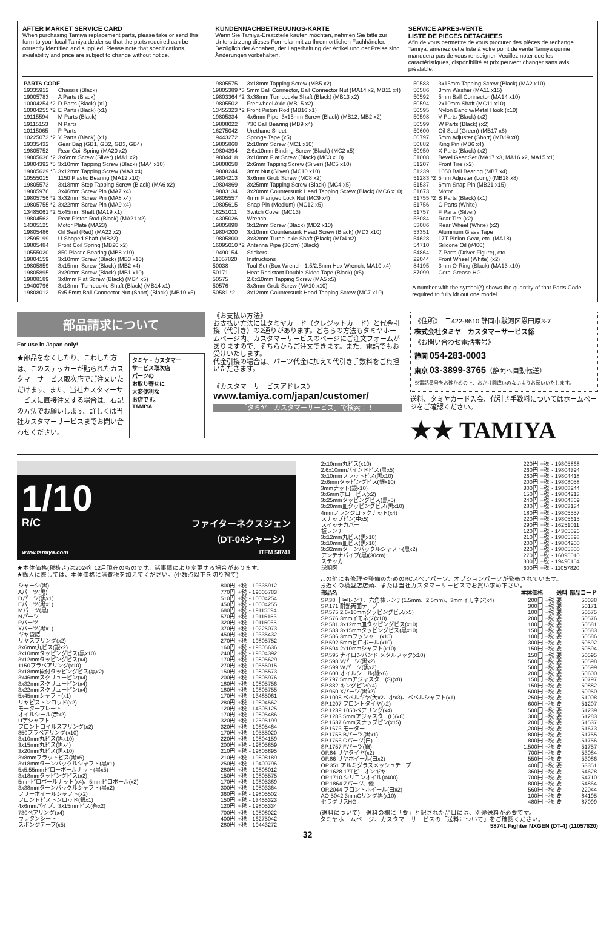AFTER MARKET SERVICE CARD
When purchasing Tamiya replacement parts, please take or send this form to your local Tamiya dealer so that the parts required can be correctly identified and supplied. Please note that specifications, availability and price are subject to change without notice.
KUNDENNACHBETREUUNGS-KARTE
Wenn Sie Tamiya-Ersatzteile kaufen möchten, nehmen Sie bitte zur Unterstützung dieses Formular mit zu Ihrem örtlichen Fachhändler. Bezüglich der Angaben, der Lagerhaltung der Artikel und der Preise sind Änderungen vorbehalten.
SERVICE APRES-VENTE
LISTE DE PIECES DETACHEES
Afin de vous permettre de vous procurer des pièces de rechange Tamiya, amenez cette liste à votre point de vente Tamiya qui ne manquera pas de vous renseigner. Veuillez noter que les caractéristiques, disponibilité et prix peuvent changer sans avis préalable.
| PARTS CODE | |
| --- | --- |
| 19335912 | Chassis (Black) |
| 19005783 | A Parts (Black) |
| 10004254 *2 | D Parts (Black) (x1) |
| 10004255 *2 | E Parts (Black) (x1) |
| 19115594 | M Parts (Black) |
| 19115153 | N Parts |
| 10115065 | P Parts |
| 10225073 *2 | Y Parts (Black) (x1) |
| 19335432 | Gear Bag (GB1, GB2, GB3, GB4) |
| 19805752 | Rear Coil Spring (MA20 x2) |
| 19805636 *2 | 3x6mm Screw (Silver) (MA1 x2) |
| 19804392 *5 | 3x10mm Tapping Screw (Black) (MA4 x10) |
| 19805629 *5 | 3x12mm Tapping Screw (MA3 x4) |
| 10555015 | 1150 Plastic Bearing (MA12 x10) |
| 19805573 | 3x18mm Step Tapping Screw (Black) (MA6 x2) |
| 19805976 | 3x46mm Screw Pin (MA7 x4) |
| 19805756 *2 | 3x32mm Screw Pin (MA8 x4) |
| 19805755 *2 | 3x22mm Screw Pin (MA9 x4) |
| 13485061 *2 | 5x45mm Shaft (MA19 x1) |
| 19804562 | Rear Piston Rod (Black) (MA21 x2) |
| 14305125 | Motor Plate (MA23) |
| 19805486 | Oil Seal (Red) (MA22 x2) |
| 12595199 | U-Shaped Shaft (MB22) |
| 19805484 | Front Coil Spring (MB20 x2) |
| 10555020 | 850 Plastic Bearing (MB8 x10) |
| 19804159 | 3x10mm Screw (Black) (MB3 x10) |
| 19805859 | 3x15mm Screw (Black) (MB2 x4) |
| 19805895 | 3x20mm Screw (Black) (MB1 x10) |
| 19808189 | 3x8mm Flat Screw (Black) (MB4 x5) |
| 19400796 | 3x18mm Turnbuckle Shaft (Black) (MB14 x1) |
| 19808012 | 5x5.5mm Ball Connector Nut (Short) (Black) (MB10 x5) |
| 19805575 | 3x18mm Tapping Screw (MB5 x2) |
| 19805389 *3 | 5mm Ball Connector, Ball Connector Nut (MA14 x2, MB11 x4) |
| 19803364 *2 | 3x38mm Turnbuckle Shaft (Black) (MB13 x2) |
| 19805502 | Freewheel Axle (MB15 x2) |
| 13455323 *2 | Front Piston Rod (MB16 x1) |
| 19805334 | 4x6mm Pipe, 3x15mm Screw (Black) (MB12, MB2 x2) |
| 19808022 | 730 Ball Bearing (MB9 x4) |
| 16275042 | Urethane Sheet |
| 19443272 | Sponge Tape (x5) |
| 19805868 | 2x10mm Screw (MC1 x10) |
| 19804394 | 2.6x10mm Binding Screw (Black) (MC2 x5) |
| 19804418 | 3x10mm Flat Screw (Black) (MC3 x10) |
| 19808058 | 2x6mm Tapping Screw (Silver) (MC5 x10) |
| 19808244 | 3mm Nut (Silver) (MC10 x10) |
| 19804213 | 3x6mm Grub Screw (MC8 x2) |
| 19804869 | 3x25mm Tapping Screw (Black) (MC4 x5) |
| 19803134 | 3x20mm Countersunk Head Tapping Screw (Black) (MC6 x10) |
| 19805557 | 4mm Flanged Lock Nut (MC9 x4) |
| 19805615 | Snap Pin (Medium) (MC12 x5) |
| 16251011 | Switch Cover (MC13) |
| 14305026 | Wrench |
| 19805898 | 3x12mm Screw (Black) (MD2 x10) |
| 19804200 | 3x10mm Countersunk Head Screw (Black) (MD3 x10) |
| 19805800 | 3x32mm Turnbuckle Shaft (Black) (MD4 x2) |
| 16095010 *2 | Antenna Pipe (30cm) (Black) |
| 19490154 | Stickers |
| 11057820 | Instructions |
| 50038 | Tool Set (Box Wrench, 1.5/2.5mm Hex Wrench, MA10 x4) |
| 50171 | Heat Resistant Double-Sided Tape (Black) (x5) |
| 50575 | 2.6x10mm Tapping Screw (MA5 x5) |
| 50576 | 3x3mm Grub Screw (MA10 x10) |
| 50581 *2 | 3x12mm Countersunk Head Tapping Screw (MC7 x10) |
| 50583 | 3x15mm Tapping Screw (Black) (MA2 x10) |
| 50586 | 3mm Washer (MA11 x15) |
| 50592 | 5mm Ball Connector (MA14 x10) |
| 50594 | 2x10mm Shaft (MC11 x10) |
| 50595 | Nylon Band w/Metal Hook (x10) |
| 50598 | V Parts (Black) (x2) |
| 50599 | W Parts (Black) (x2) |
| 50600 | Oil Seal (Green) (MB17 x6) |
| 50797 | 5mm Adjuster (Short) (MB19 x8) |
| 50882 | King Pin (MB6 x4) |
| 50950 | X Parts (Black) (x2) |
| 51008 | Bevel Gear Set (MA17 x3, MA16 x2, MA15 x1) |
| 51207 | Front Tire (x2) |
| 51239 | 1050 Ball Bearing (MB7 x4) |
| 51283 *2 | 5mm Adjuster (Long) (MB18 x8) |
| 51537 | 6mm Snap Pin (MB21 x15) |
| 51673 | Motor |
| 51755 *2 | B Parts (Black) (x1) |
| 51756 | C Parts (White) |
| 51757 | F Parts (Silver) |
| 53084 | Rear Tire (x2) |
| 53086 | Rear Wheel (White) (x2) |
| 53351 | Aluminum Glass Tape |
| 54628 | 17T Pinion Gear, etc. (MA18) |
| 54710 | Silicone Oil (#400) |
| 54864 | Z Parts (Driver Figure), etc. |
| 22044 | Front Wheel (White) (x2) |
| 84195 | 3mm O-Ring (Black) (MA13 x10) |
| 87099 | Cera-Grease HG |
A number with the symbol(*) shows the quantity of that Parts Code required to fully kit out one model.
部品請求について
For use in Japan only!
★部品をなくしたり、こわした方は、このステッカーが貼られたカスタマーサービス取次店でご注文いただけます。また、当社カスタマーサービスに直接注文する場合は、右記の方法でお願いします。詳しくは当社カスタマーサービスまでお問い合わせください。
タミヤ・カスタマー
サービス取次店
パーツの
お取り寄せに
大変便利な
お店です。
TAMIYA
《お支払い方法》
お支払い方法にはタミヤカード（クレジットカード）と代金引換（代引き）の2通りがあります。どちらの方法もタミヤホームページ内、カスタマーサービスのページにご注文フォームがありますので、そちらからご注文できます。また、電話でもお受けいたします。
代金引換の場合は、パーツ代金に加えて代引き手数料をご負担いただきます。
《カスタマーサービスアドレス》
www.tamiya.com/japan/customer/
「タミヤ　カスタマーサービス」で検索！！
《住所》　〒422-8610 静岡市駿河区恩田原3-7
株式会社タミヤ　カスタマーサービス係
《お問い合わせ電話番号》
静岡 054-283-0003
東京 03-3899-3765（静岡へ自動転送）
※電話番号をお確かめの上、おかけ間違いのないようお願いいたします。
送料、タミヤカード入会、代引き手数料についてはホームページをご確認ください。
★★ TAMIYA
1/10
R/C ファイターネクスジェン
（DT-04シャーシ）
www.tamiya.com ITEM 58741
★本体価格(税抜き)は2024年12月現在のものです。諸事情により変更する場合があります。
★購入に際しては、本体価格に消費税を加えてください。(小数点以下を切り捨て)
| シャーシ(黒) | 800円 | +税 | - 19335912 |
| Aパーツ(黒) | 770円 | +税 | - 19005783 |
| Dパーツ(黒x1) | 510円 | +税 | - 10004254 |
| Eパーツ(黒x1) | 450円 | +税 | - 10004255 |
| Mパーツ(黒) | 680円 | +税 | - 19115594 |
| Nパーツ | 570円 | +税 | - 19115153 |
| Pパーツ | 320円 | +税 | - 10115065 |
| Yパーツ(黒x1) | 370円 | +税 | - 10225073 |
| ギヤ袋詰 | 450円 | +税 | - 19335432 |
| リヤスプリング(x2) | 270円 | +税 | - 19805752 |
| 3x6mm丸ビス(銀x2) | 160円 | +税 | - 19805636 |
| 3x10mmタッピングビス(黒x10) | 240円 | +税 | - 19804392 |
| 3x12mmタッピングビス(x4) | 170円 | +税 | - 19805629 |
| 1150プラベアリング(x10) | 270円 | +税 | - 10555015 |
| 3x18mm段付タッピングビス(黒x2) | 150円 | +税 | - 19805573 |
| 3x46mmスクリューピン(x4) | 200円 | +税 | - 19805976 |
| 3x32mmスクリューピン(x4) | 180円 | +税 | - 19805756 |
| 3x22mmスクリューピン(x4) | 180円 | +税 | - 19805755 |
| 5x45mmシャフト(x1) | 170円 | +税 | - 13485061 |
| リヤピストンロッド(x2) | 280円 | +税 | - 19804562 |
| モータープレート | 120円 | +税 | - 14305125 |
| オイルシール(赤x2) | 170円 | +税 | - 19805486 |
| U字シャフト | 320円 | +税 | - 12595199 |
| フロントコイルスプリング(x2) | 320円 | +税 | - 19805484 |
| 850プラベアリング(x10) | 170円 | +税 | - 10555020 |
| 3x10mm丸ビス(黒x10) | 220円 | +税 | - 19804159 |
| 3x15mm丸ビス(黒x4) | 200円 | +税 | - 19805859 |
| 3x20mm丸ビス(黒x10) | 210円 | +税 | - 19805895 |
| 3x8mmフラットビス(黒x5) | 210円 | +税 | - 19808189 |
| 3x18mmターンバックルシャフト(黒x1) | 250円 | +税 | - 19400796 |
| 5x5.55mmピローボールナット(黒x5) | 280円 | +税 | - 19808012 |
| 3x18mmタッピングビス(x2) | 150円 | +税 | - 19805575 |
| 5mmピロボールナット(x4)、5mmピロボール(x2) | 170円 | +税 | - 19805389 |
| 3x38mmターンバックルシャフト(黒x2) | 300円 | +税 | - 19803364 |
| フリーホイールシャフト(x2) | 360円 | +税 | - 19805502 |
| フロントピストンロッド(銀x1) | 150円 | +税 | - 13455323 |
| 4x6mmパイプ、3x15mmビス(各x2) | 120円 | +税 | - 19805334 |
| 730ベアリング(x4) | 700円 | +税 | - 19808022 |
| ウレタンシート | 400円 | +税 | - 16275042 |
| スポンジテープ(x5) | 280円 | +税 | - 19443272 |
| 2x10mm丸ビス(x10) | 220円 | +税 | - 19805868 |
| 2.6x10mmバインドビス(黒x5) | 260円 | +税 | - 19804394 |
| 3x10mmフラットビス(黒x10) | 260円 | +税 | - 19804418 |
| 2x6mmタッピングビス(銀x10) | 200円 | +税 | - 19808058 |
| 3mmナット(銀x10) | 300円 | +税 | - 19808244 |
| 3x6mmホロービス(x2) | 150円 | +税 | - 19804213 |
| 3x25mmタッピングビス(黒x5) | 240円 | +税 | - 19804869 |
| 3x20mm皿タッピングビス(黒x10) | 280円 | +税 | - 19803134 |
| 4mmフランジロックナット(x4) | 180円 | +税 | - 19805557 |
| スナップピン(中x5) | 220円 | +税 | - 19805615 |
| スイッチカバー | 290円 | +税 | - 16251011 |
| 板レンチ | 120円 | +税 | - 14305026 |
| 3x12mm丸ビス(黒x10) | 210円 | +税 | - 19805898 |
| 3x10mm皿ビス(黒x10) | 200円 | +税 | - 19804200 |
| 3x32mmターンバックルシャフト(黒x2) | 220円 | +税 | - 19805800 |
| アンテナパイプ(黒)(30cm) | 270円 | +税 | - 16095010 |
| ステッカー | 800円 | +税 | - 19490154 |
| 説明図 | 600円 | +税 | - 11057820 |
この他にも修理や整備のためのRCスペアパーツ、オプションパーツが発売されています。
お近くの模型店店頭、または当社カスタマーサービスでお買い求め下さい。
| 部品名 | 本体価格 | | 送料 | 部品コード |
| --- | --- | --- | --- | --- |
| SP.38 十字レンチ、六角棒レンチ(1.5mm、2.5mm)、3mmイモネジ(x4) | 200円 | +税 | 要 | 50038 |
| SP.171 耐熱両面テープ | 300円 | +税 | 要 | 50171 |
| SP.575 2.6x10mmタッピングビス(x5) | 100円 | +税 | 要 | 50575 |
| SP.576 3mmイモネジ(x10) | 200円 | +税 | 要 | 50576 |
| SP.581 3x12mm皿タッピングビス(x10) | 100円 | +税 | 要 | 50581 |
| SP.583 3x15mmタッピングビス(黒x10) | 150円 | +税 | 要 | 50583 |
| SP.586 3mmワッシャー(x15) | 100円 | +税 | 要 | 50586 |
| SP.592 5mmピロボール(x10) | 300円 | +税 | 要 | 50592 |
| SP.594 2x10mmシャフト(x10) | 150円 | +税 | 要 | 50594 |
| SP.595 ナイロンバンド メタルフック(x10) | 150円 | +税 | 要 | 50595 |
| SP.598 Vパーツ(黒x2) | 500円 | +税 | 要 | 50598 |
| SP.599 Wパーツ(黒x2) | 500円 | +税 | 要 | 50599 |
| SP.600 オイルシール(緑x6) | 200円 | +税 | 要 | 50600 |
| SP.797 5mmアジャスター(S)(x8) | 150円 | +税 | 要 | 50797 |
| SP.882 キングピン(x4) | 150円 | +税 | 要 | 50882 |
| SP.950 Xパーツ(黒x2) | 500円 | +税 | 要 | 50950 |
| SP.1008 ベベルギヤ(大x2、小x3)、ベベルシャフト(x1) | 250円 | +税 | 要 | 51008 |
| SP.1207 フロントタイヤ(x2) | 600円 | +税 | 要 | 51207 |
| SP.1239 1050ベアリング(x4) | 500円 | +税 | 要 | 51239 |
| SP.1283 5mmアジャスター(L)(x8) | 300円 | +税 | 要 | 51283 |
| SP.1537 6mmスナップピン(x15) | 200円 | +税 | 要 | 51537 |
| SP.1673 モーター | 1,200円 | +税 | 要 | 51673 |
| SP.1755 Bパーツ(黒x1) | 800円 | +税 | 要 | 51755 |
| SP.1756 Cパーツ(白) | 800円 | +税 | 要 | 51756 |
| SP.1757 Fパーツ(銀) | 1,500円 | +税 | 要 | 51757 |
| OP.84 リヤタイヤ(x2) | 700円 | +税 | 要 | 53084 |
| OP.86 リヤホイール(白x2) | 550円 | +税 | 要 | 53086 |
| OP.351 アルミグラスメッシュテープ | 400円 | +税 | 要 | 53351 |
| OP.1628 17Tピニオンギヤ | 360円 | +税 | 要 | 54628 |
| OP.1710 シリコンオイル(#400) | 700円 | +税 | 要 | 54710 |
| OP.1864 Zパーツ、他 | 800円 | +税 | 要 | 54864 |
| OP.2044 フロントホイール(白x2) | 560円 | +税 | 要 | 22044 |
| AO-5042 3mmOリング黒(x10) | 100円 | +税 | 要 | 84195 |
| セラグリスHG | 480円 | +税 | 要 | 87099 |
(送料について)　送料の欄に「要」と記された品目には、別途送料が必要です。
タミヤホームページ、カスタマーサービスの「送料について」をご確認ください。
58741 Fighter NXGEN (DT-4) (11057820)
32